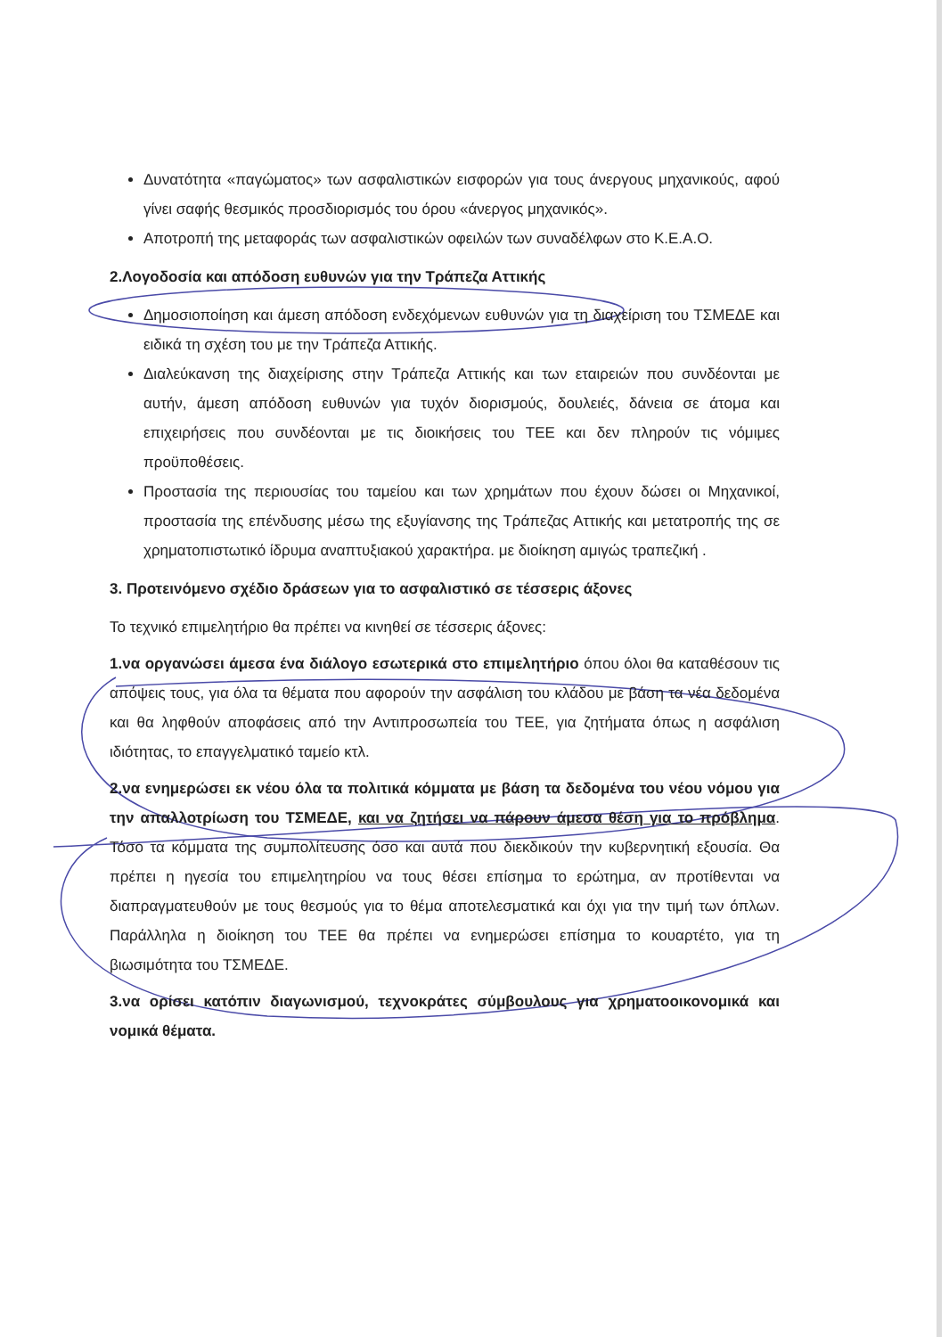Δυνατότητα «παγώματος» των ασφαλιστικών εισφορών για τους άνεργους μηχανικούς, αφού γίνει σαφής θεσμικός προσδιορισμός του όρου «άνεργος μηχανικός».
Αποτροπή της μεταφοράς των ασφαλιστικών οφειλών των συναδέλφων στο Κ.Ε.Α.Ο.
2.Λογοδοσία και απόδοση ευθυνών για την Τράπεζα Αττικής
Δημοσιοποίηση και άμεση απόδοση ενδεχόμενων ευθυνών για τη διαχείριση του ΤΣΜΕΔΕ και ειδικά τη σχέση του με την Τράπεζα Αττικής.
Διαλεύκανση της διαχείρισης στην Τράπεζα Αττικής και των εταιρειών που συνδέονται με αυτήν, άμεση απόδοση ευθυνών για τυχόν διορισμούς, δουλειές, δάνεια σε άτομα και επιχειρήσεις που συνδέονται με τις διοικήσεις του ΤΕΕ και δεν πληρούν τις νόμιμες προϋποθέσεις.
Προστασία της περιουσίας του ταμείου και των χρημάτων που έχουν δώσει οι Μηχανικοί, προστασία της επένδυσης μέσω της εξυγίανσης της Τράπεζας Αττικής και μετατροπής της σε χρηματοπιστωτικό ίδρυμα αναπτυξιακού χαρακτήρα. με διοίκηση αμιγώς τραπεζική .
3. Προτεινόμενο σχέδιο δράσεων για το ασφαλιστικό σε τέσσερις άξονες
Το τεχνικό επιμελητήριο θα πρέπει να κινηθεί σε τέσσερις άξονες:
1.να οργανώσει άμεσα ένα διάλογο εσωτερικά στο επιμελητήριο όπου όλοι θα καταθέσουν τις απόψεις τους, για όλα τα θέματα που αφορούν την ασφάλιση του κλάδου με βάση τα νέα δεδομένα και θα ληφθούν αποφάσεις από την Αντιπροσωπεία του ΤΕΕ, για ζητήματα όπως η ασφάλιση ιδιότητας, το επαγγελματικό ταμείο κτλ.
2.να ενημερώσει εκ νέου όλα τα πολιτικά κόμματα με βάση τα δεδομένα του νέου νόμου για την απαλλοτρίωση του ΤΣΜΕΔΕ, και να ζητήσει να πάρουν άμεσα θέση για το πρόβλημα. Τόσο τα κόμματα της συμπολίτευσης όσο και αυτά που διεκδικούν την κυβερνητική εξουσία. Θα πρέπει η ηγεσία του επιμελητηρίου να τους θέσει επίσημα το ερώτημα, αν προτίθενται να διαπραγματευθούν με τους θεσμούς για το θέμα αποτελεσματικά και όχι για την τιμή των όπλων. Παράλληλα η διοίκηση του ΤΕΕ θα πρέπει να ενημερώσει επίσημα το κουαρτέτο, για τη βιωσιμότητα του ΤΣΜΕΔΕ.
3.να ορίσει κατόπιν διαγωνισμού, τεχνοκράτες σύμβουλους για χρηματοοικονομικά και νομικά θέματα.